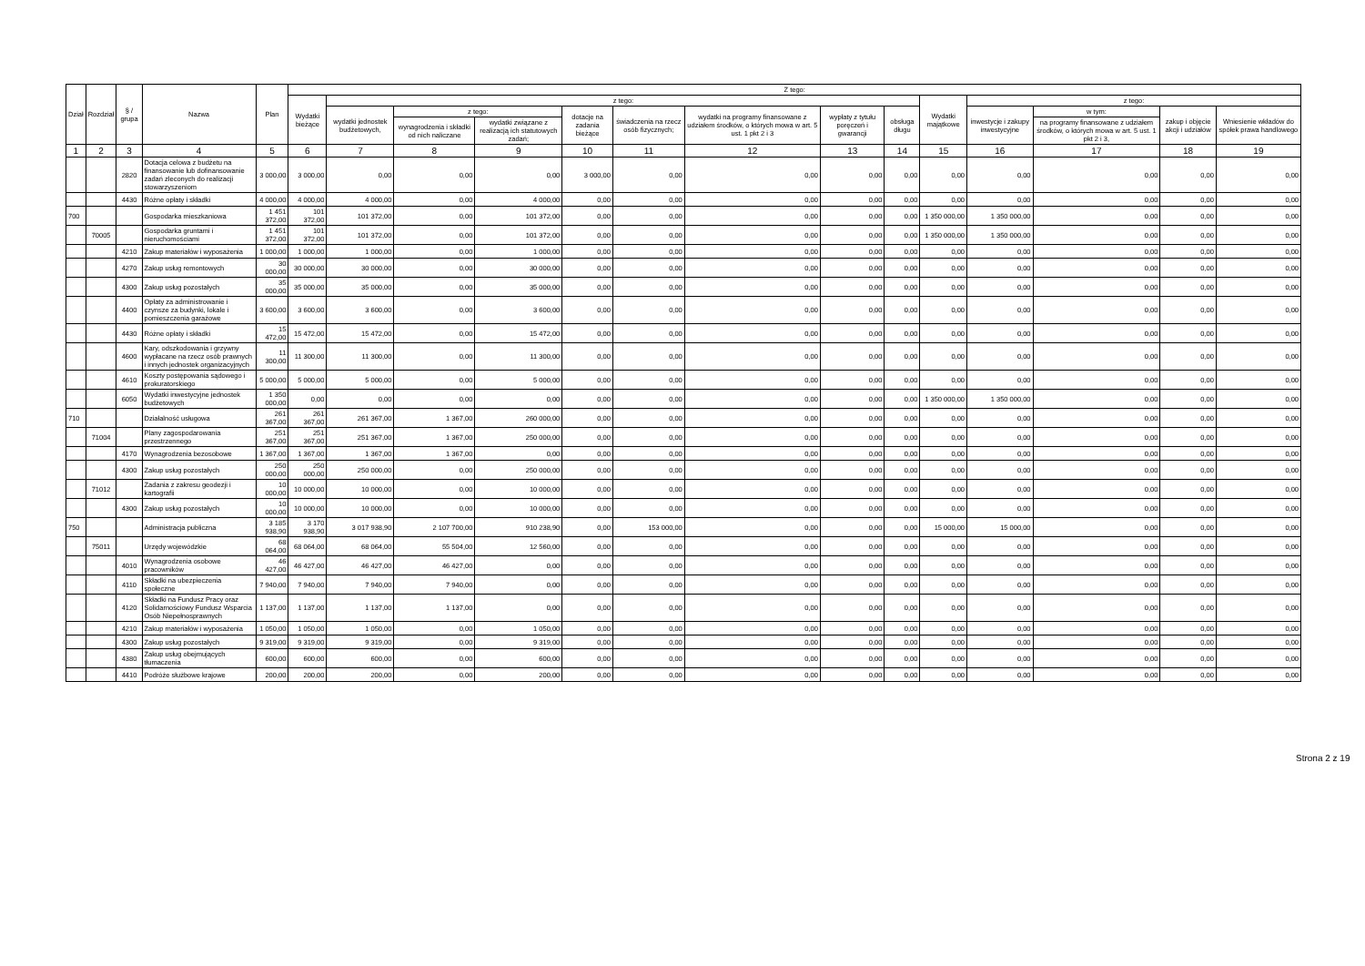| Dział | Rozdział | § / grupa | Nazwa | Plan | Z tego: | | | | | | | | | | | | | |
| --- | --- | --- | --- | --- | --- | --- | --- | --- | --- | --- | --- | --- | --- | --- | --- | --- | --- | --- |
| | | | | | Wydatki bieżące | z tego: | | | | | | | | Wydatki majątkowe | z tego: | | | |
| | | | | | | wydatki jednostek budżetowych, | z tego: | | dotacje na zadania bieżące | świadczenia na rzecz osób fizycznych; | wydatki na programy finansowane z udziałem środków, o których mowa w art. 5 ust. 1 pkt 2 i 3 | wypłaty z tytułu poręczeń i gwarancji | obsługa długu | | inwestycje i zakupy inwestycyjne | w tym: | zakup i objęcie akcji i udziałów | Wniesienie wkładów do spółek prawa handlowego |
| | | | | | | | wynagrodzenia i składki od nich naliczane | wydatki związane z realizacją ich statutowych zadań; | | | | | | | | na programy finansowane z udziałem środków, o których mowa w art. 5 ust. 1 pkt 2 i 3, | | |
| 1 | 2 | 3 | 4 | 5 | 6 | 7 | 8 | 9 | 10 | 11 | 12 | 13 | 14 | 15 | 16 | 17 | 18 | 19 |
| | | 2820 | Dotacja celowa z budżetu na finansowanie lub dofinansowanie zadań zleconych do realizacji stowarzyszeniom | 3 000,00 | 3 000,00 | 0,00 | 0,00 | 0,00 | 3 000,00 | 0,00 | 0,00 | 0,00 | 0,00 | 0,00 | 0,00 | 0,00 | 0,00 | 0,00 |
| | | 4430 | Różne opłaty i składki | 4 000,00 | 4 000,00 | 4 000,00 | 0,00 | 4 000,00 | 0,00 | 0,00 | 0,00 | 0,00 | 0,00 | 0,00 | 0,00 | 0,00 | 0,00 | 0,00 |
| 700 | | | Gospodarka mieszkaniowa | 1 451 372,00 | 101 372,00 | 101 372,00 | 0,00 | 101 372,00 | 0,00 | 0,00 | 0,00 | 0,00 | 0,00 | 1 350 000,00 | 1 350 000,00 | 0,00 | 0,00 | 0,00 |
| | 70005 | | Gospodarka gruntami i nieruchomościami | 1 451 372,00 | 101 372,00 | 101 372,00 | 0,00 | 101 372,00 | 0,00 | 0,00 | 0,00 | 0,00 | 0,00 | 1 350 000,00 | 1 350 000,00 | 0,00 | 0,00 | 0,00 |
| | | 4210 | Zakup materiałów i wyposażenia | 1 000,00 | 1 000,00 | 1 000,00 | 0,00 | 1 000,00 | 0,00 | 0,00 | 0,00 | 0,00 | 0,00 | 0,00 | 0,00 | 0,00 | 0,00 | 0,00 |
| | | 4270 | Zakup usług remontowych | 30 000,00 | 30 000,00 | 30 000,00 | 0,00 | 30 000,00 | 0,00 | 0,00 | 0,00 | 0,00 | 0,00 | 0,00 | 0,00 | 0,00 | 0,00 | 0,00 |
| | | 4300 | Zakup usług pozostałych | 35 000,00 | 35 000,00 | 35 000,00 | 0,00 | 35 000,00 | 0,00 | 0,00 | 0,00 | 0,00 | 0,00 | 0,00 | 0,00 | 0,00 | 0,00 | 0,00 |
| | | 4400 | Opłaty za administrowanie i czynsze za budynki, lokale i pomieszczenia garażowe | 3 600,00 | 3 600,00 | 3 600,00 | 0,00 | 3 600,00 | 0,00 | 0,00 | 0,00 | 0,00 | 0,00 | 0,00 | 0,00 | 0,00 | 0,00 | 0,00 |
| | | 4430 | Różne opłaty i składki | 15 472,00 | 15 472,00 | 15 472,00 | 0,00 | 15 472,00 | 0,00 | 0,00 | 0,00 | 0,00 | 0,00 | 0,00 | 0,00 | 0,00 | 0,00 | 0,00 |
| | | 4600 | Kary, odszkodowania i grzywny wypłacane na rzecz osób prawnych i innych jednostek organizacyjnych | 11 300,00 | 11 300,00 | 11 300,00 | 0,00 | 11 300,00 | 0,00 | 0,00 | 0,00 | 0,00 | 0,00 | 0,00 | 0,00 | 0,00 | 0,00 | 0,00 |
| | | 4610 | Koszty postępowania sądowego i prokuratorskiego | 5 000,00 | 5 000,00 | 5 000,00 | 0,00 | 5 000,00 | 0,00 | 0,00 | 0,00 | 0,00 | 0,00 | 0,00 | 0,00 | 0,00 | 0,00 | 0,00 |
| | | 6050 | Wydatki inwestycyjne jednostek budżetowych | 1 350 000,00 | 0,00 | 0,00 | 0,00 | 0,00 | 0,00 | 0,00 | 0,00 | 0,00 | 0,00 | 1 350 000,00 | 1 350 000,00 | 0,00 | 0,00 | 0,00 |
| 710 | | | Działalność usługowa | 261 367,00 | 261 367,00 | 261 367,00 | 1 367,00 | 260 000,00 | 0,00 | 0,00 | 0,00 | 0,00 | 0,00 | 0,00 | 0,00 | 0,00 | 0,00 | 0,00 |
| | 71004 | | Plany zagospodarowania przestrzennego | 251 367,00 | 251 367,00 | 251 367,00 | 1 367,00 | 250 000,00 | 0,00 | 0,00 | 0,00 | 0,00 | 0,00 | 0,00 | 0,00 | 0,00 | 0,00 | 0,00 |
| | | 4170 | Wynagrodzenia bezosobowe | 1 367,00 | 1 367,00 | 1 367,00 | 1 367,00 | 0,00 | 0,00 | 0,00 | 0,00 | 0,00 | 0,00 | 0,00 | 0,00 | 0,00 | 0,00 | 0,00 |
| | | 4300 | Zakup usług pozostałych | 250 000,00 | 250 000,00 | 250 000,00 | 0,00 | 250 000,00 | 0,00 | 0,00 | 0,00 | 0,00 | 0,00 | 0,00 | 0,00 | 0,00 | 0,00 | 0,00 |
| | 71012 | | Zadania z zakresu geodezji i kartografii | 10 000,00 | 10 000,00 | 10 000,00 | 0,00 | 10 000,00 | 0,00 | 0,00 | 0,00 | 0,00 | 0,00 | 0,00 | 0,00 | 0,00 | 0,00 | 0,00 |
| | | 4300 | Zakup usług pozostałych | 10 000,00 | 10 000,00 | 10 000,00 | 0,00 | 10 000,00 | 0,00 | 0,00 | 0,00 | 0,00 | 0,00 | 0,00 | 0,00 | 0,00 | 0,00 | 0,00 |
| 750 | | | Administracja publiczna | 3 185 938,90 | 3 170 938,90 | 3 017 938,90 | 2 107 700,00 | 910 238,90 | 0,00 | 153 000,00 | 0,00 | 0,00 | 0,00 | 15 000,00 | 15 000,00 | 0,00 | 0,00 | 0,00 |
| | 75011 | | Urzędy wojewódzkie | 68 064,00 | 68 064,00 | 68 064,00 | 55 504,00 | 12 560,00 | 0,00 | 0,00 | 0,00 | 0,00 | 0,00 | 0,00 | 0,00 | 0,00 | 0,00 | 0,00 |
| | | 4010 | Wynagrodzenia osobowe pracowników | 46 427,00 | 46 427,00 | 46 427,00 | 46 427,00 | 0,00 | 0,00 | 0,00 | 0,00 | 0,00 | 0,00 | 0,00 | 0,00 | 0,00 | 0,00 | 0,00 |
| | | 4110 | Składki na ubezpieczenia społeczne | 7 940,00 | 7 940,00 | 7 940,00 | 7 940,00 | 0,00 | 0,00 | 0,00 | 0,00 | 0,00 | 0,00 | 0,00 | 0,00 | 0,00 | 0,00 | 0,00 |
| | | 4120 | Składki na Fundusz Pracy oraz Solidarnościowy Fundusz Wsparcia Osób Niepełnosprawnych | 1 137,00 | 1 137,00 | 1 137,00 | 1 137,00 | 0,00 | 0,00 | 0,00 | 0,00 | 0,00 | 0,00 | 0,00 | 0,00 | 0,00 | 0,00 | 0,00 |
| | | 4210 | Zakup materiałów i wyposażenia | 1 050,00 | 1 050,00 | 1 050,00 | 0,00 | 1 050,00 | 0,00 | 0,00 | 0,00 | 0,00 | 0,00 | 0,00 | 0,00 | 0,00 | 0,00 | 0,00 |
| | | 4300 | Zakup usług pozostałych | 9 319,00 | 9 319,00 | 9 319,00 | 0,00 | 9 319,00 | 0,00 | 0,00 | 0,00 | 0,00 | 0,00 | 0,00 | 0,00 | 0,00 | 0,00 | 0,00 |
| | | 4380 | Zakup usług obejmujących tłumaczenia | 600,00 | 600,00 | 600,00 | 0,00 | 600,00 | 0,00 | 0,00 | 0,00 | 0,00 | 0,00 | 0,00 | 0,00 | 0,00 | 0,00 | 0,00 |
| | | 4410 | Podróże służbowe krajowe | 200,00 | 200,00 | 200,00 | 0,00 | 200,00 | 0,00 | 0,00 | 0,00 | 0,00 | 0,00 | 0,00 | 0,00 | 0,00 | 0,00 | 0,00 |
Strona 2 z 19